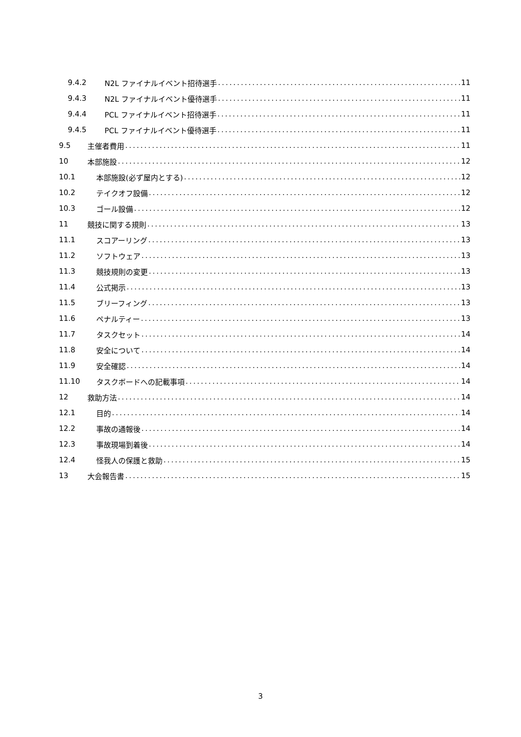9.4.2 N2L ファイナルイベント招待選手 11
9.4.3 N2L ファイナルイベント優待選手 11
9.4.4 PCL ファイナルイベント招待選手 11
9.4.5 PCL ファイナルイベント優待選手 11
9.5 主催者費用 11
10 本部施設 12
10.1 本部施設(必ず屋内とする) 12
10.2 テイクオフ設備 12
10.3 ゴール設備 12
11 競技に関する規則 13
11.1 スコアーリング 13
11.2 ソフトウェア 13
11.3 競技規則の変更 13
11.4 公式掲示 13
11.5 ブリーフィング 13
11.6 ペナルティー 13
11.7 タスクセット 14
11.8 安全について 14
11.9 安全確認 14
11.10 タスクボードへの記載事項 14
12 救助方法 14
12.1 目的 14
12.2 事故の通報後 14
12.3 事故現場到着後 14
12.4 怪我人の保護と救助 15
13 大会報告書 15
3